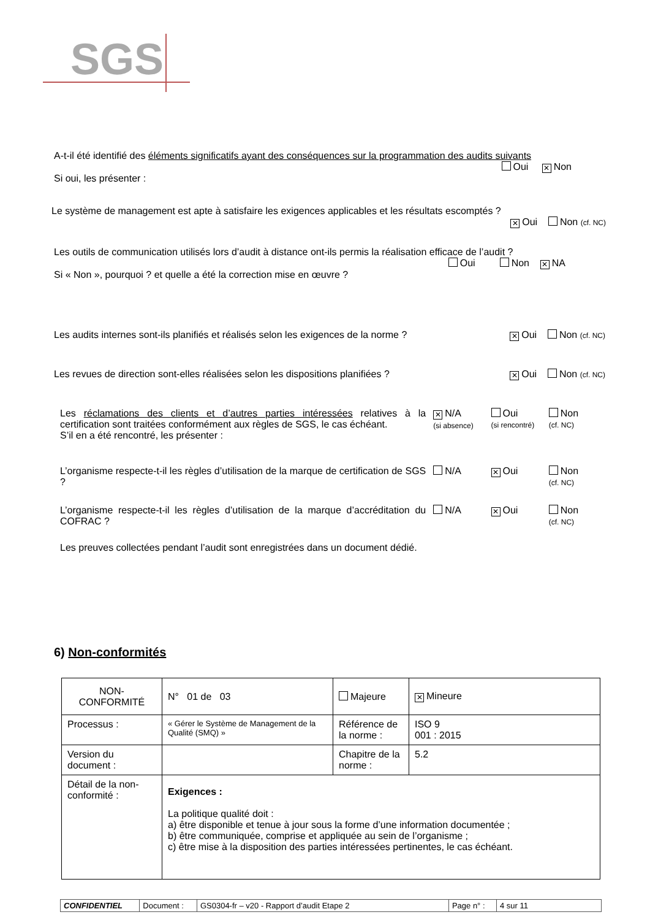SGS
A-t-il été identifié des éléments significatifs ayant des conséquences sur la programmation des audits suivants
Oui ✕ Non
Si oui, les présenter :
Le système de management est apte à satisfaire les exigences applicables et les résultats escomptés ?
✕ Oui Non (cf. NC)
Les outils de communication utilisés lors d’audit à distance ont-ils permis la réalisation efficace de l’audit ?
Oui Non ✕ NA
Si « Non », pourquoi ? et quelle a été la correction mise en œuvre ?
Les audits internes sont-ils planifiés et réalisés selon les exigences de la norme ? ✕ Oui Non (cf. NC)
Les revues de direction sont-elles réalisées selon les dispositions planifiées ? ✕ Oui Non (cf. NC)
Les réclamations des clients et d’autres parties intéressées relatives à la certification sont traitées conformément aux règles de SGS, le cas échéant.
S’il en a été rencontré, les présenter :
✕ N/A
(si absence)
Oui
(si rencontré)
Non
(cf. NC)
L’organisme respecte-t-il les règles d’utilisation de la marque de certification de SGS ?
N/A
✕ Oui Non
(cf. NC)
L’organisme respecte-t-il les règles d’utilisation de la marque d’accréditation du COFRAC ?
N/A
✕ Oui Non
(cf. NC)
Les preuves collectées pendant l’audit sont enregistrées dans un document dédié.
6) Non-conformités
| NON-CONFORMITÉ | N° 01 de 03 | Majeure | | ✕ Mineure |
| Processus : | « Gérer le Système de Management de la Qualité (SMQ) » | Référence de la norme : | ISO 9 001 : 2015 | |
| Version du document : | | Chapitre de la norme : | 5.2 | |
| Détail de la non-conformité : | Exigences : La politique qualité doit : a) être disponible et tenue à jour sous la forme d’une information documentée ; b) être communiquée, comprise et appliquée au sein de l’organisme ; c) être mise à la disposition des parties intéressées pertinentes, le cas échéant. | | | |
| CONFIDENTIEL | Document : | GS0304-fr – v20 - Rapport d’audit Etape 2 | Page n° : | 4 sur 11 |